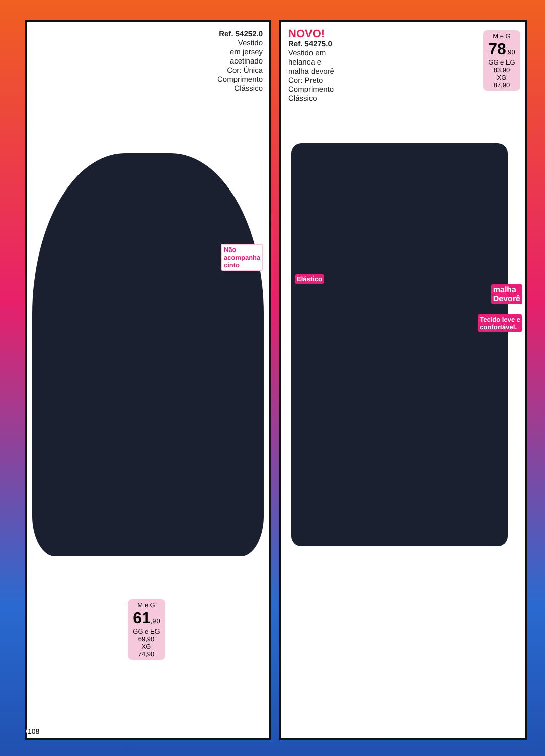Ref. 54252.0
Vestido
em jersey
acetinado
Cor: Única
Comprimento
Clássico
Não
acompanha
cinto
M e G
61,90
GG e EG
69,90
XG
74,90
NOVO!
Ref. 54275.0
Vestido em
helanca e
malha devorê
Cor: Preto
Comprimento
Clássico
M e G
78,90
GG e EG
83,90
XG
87,90
Elástico
malha
Devorê
Tecido leve e
confortável.
108